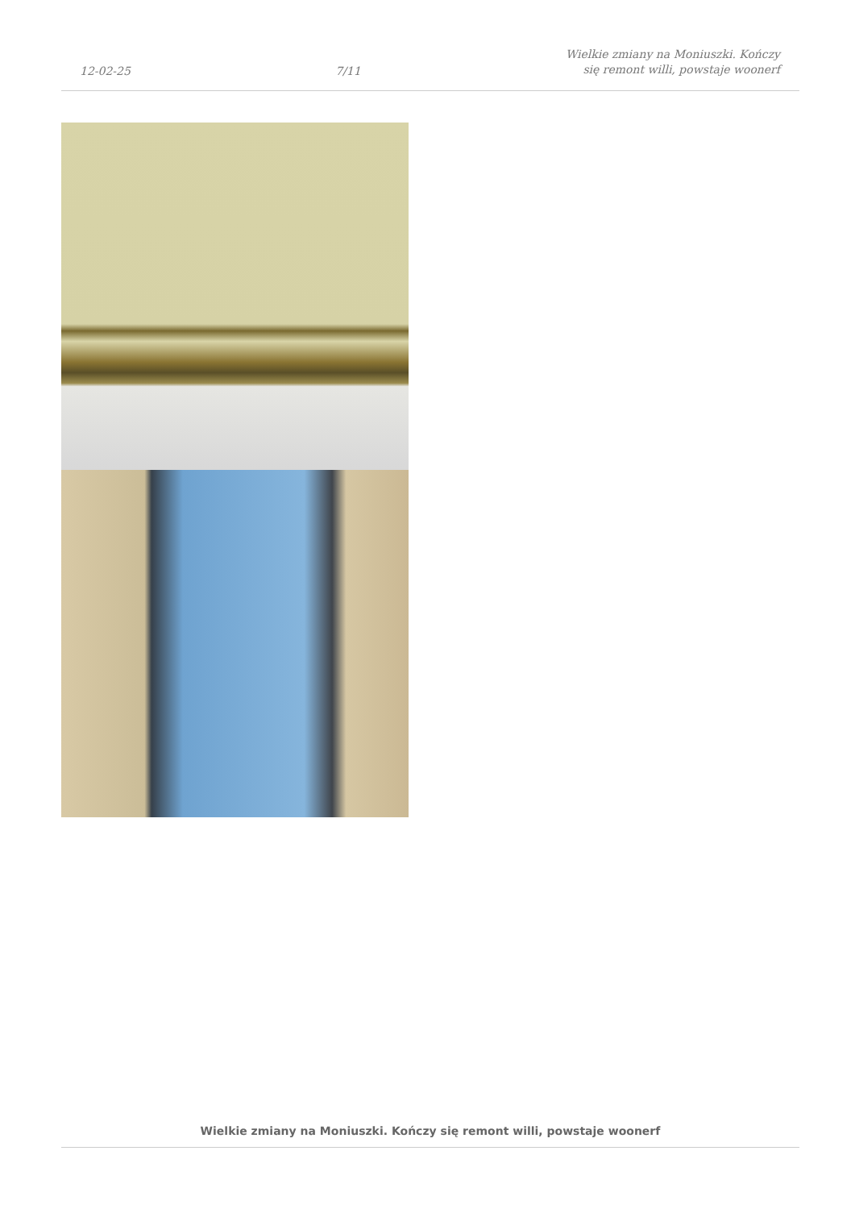12-02-25 7/11 Wielkie zmiany na Moniuszki. Kończy
się remont willi, powstaje woonerf
Wielkie zmiany na Moniuszki. Kończy się remont willi, powstaje woonerf